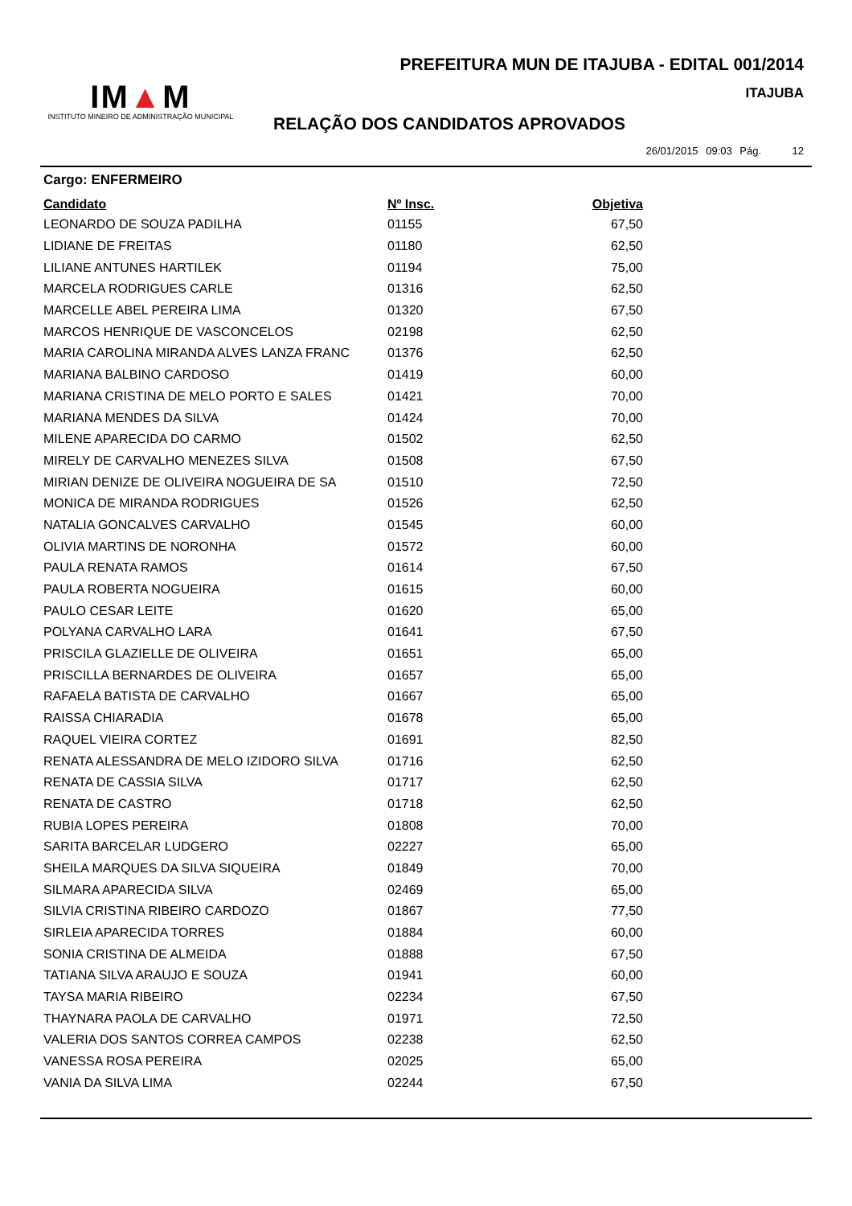PREFEITURA MUN DE ITAJUBA - EDITAL 001/2014
ITAJUBA
IM▲M
INSTITUTO MINEIRO DE ADMINISTRAÇÃO MUNICIPAL
RELAÇÃO DOS CANDIDATOS APROVADOS
26/01/2015 09:03 Pág. 12
Cargo: ENFERMEIRO
| Candidato | Nº Insc. | Objetiva |
| --- | --- | --- |
| LEONARDO DE SOUZA PADILHA | 01155 | 67,50 |
| LIDIANE DE FREITAS | 01180 | 62,50 |
| LILIANE ANTUNES HARTILEK | 01194 | 75,00 |
| MARCELA RODRIGUES CARLE | 01316 | 62,50 |
| MARCELLE ABEL PEREIRA LIMA | 01320 | 67,50 |
| MARCOS HENRIQUE DE VASCONCELOS | 02198 | 62,50 |
| MARIA CAROLINA MIRANDA ALVES LANZA FRANC | 01376 | 62,50 |
| MARIANA BALBINO CARDOSO | 01419 | 60,00 |
| MARIANA CRISTINA DE MELO PORTO E SALES | 01421 | 70,00 |
| MARIANA MENDES DA SILVA | 01424 | 70,00 |
| MILENE APARECIDA DO CARMO | 01502 | 62,50 |
| MIRELY DE CARVALHO MENEZES SILVA | 01508 | 67,50 |
| MIRIAN DENIZE DE OLIVEIRA NOGUEIRA DE SA | 01510 | 72,50 |
| MONICA DE MIRANDA RODRIGUES | 01526 | 62,50 |
| NATALIA GONCALVES CARVALHO | 01545 | 60,00 |
| OLIVIA MARTINS DE NORONHA | 01572 | 60,00 |
| PAULA RENATA RAMOS | 01614 | 67,50 |
| PAULA ROBERTA NOGUEIRA | 01615 | 60,00 |
| PAULO CESAR LEITE | 01620 | 65,00 |
| POLYANA CARVALHO LARA | 01641 | 67,50 |
| PRISCILA GLAZIELLE DE OLIVEIRA | 01651 | 65,00 |
| PRISCILLA BERNARDES DE OLIVEIRA | 01657 | 65,00 |
| RAFAELA BATISTA DE CARVALHO | 01667 | 65,00 |
| RAISSA CHIARADIA | 01678 | 65,00 |
| RAQUEL VIEIRA CORTEZ | 01691 | 82,50 |
| RENATA ALESSANDRA DE MELO IZIDORO SILVA | 01716 | 62,50 |
| RENATA DE CASSIA SILVA | 01717 | 62,50 |
| RENATA DE CASTRO | 01718 | 62,50 |
| RUBIA LOPES PEREIRA | 01808 | 70,00 |
| SARITA BARCELAR LUDGERO | 02227 | 65,00 |
| SHEILA MARQUES DA SILVA SIQUEIRA | 01849 | 70,00 |
| SILMARA APARECIDA SILVA | 02469 | 65,00 |
| SILVIA CRISTINA RIBEIRO CARDOZO | 01867 | 77,50 |
| SIRLEIA APARECIDA TORRES | 01884 | 60,00 |
| SONIA CRISTINA DE ALMEIDA | 01888 | 67,50 |
| TATIANA SILVA ARAUJO E SOUZA | 01941 | 60,00 |
| TAYSA MARIA RIBEIRO | 02234 | 67,50 |
| THAYNARA PAOLA DE CARVALHO | 01971 | 72,50 |
| VALERIA DOS SANTOS CORREA CAMPOS | 02238 | 62,50 |
| VANESSA ROSA PEREIRA | 02025 | 65,00 |
| VANIA DA SILVA LIMA | 02244 | 67,50 |